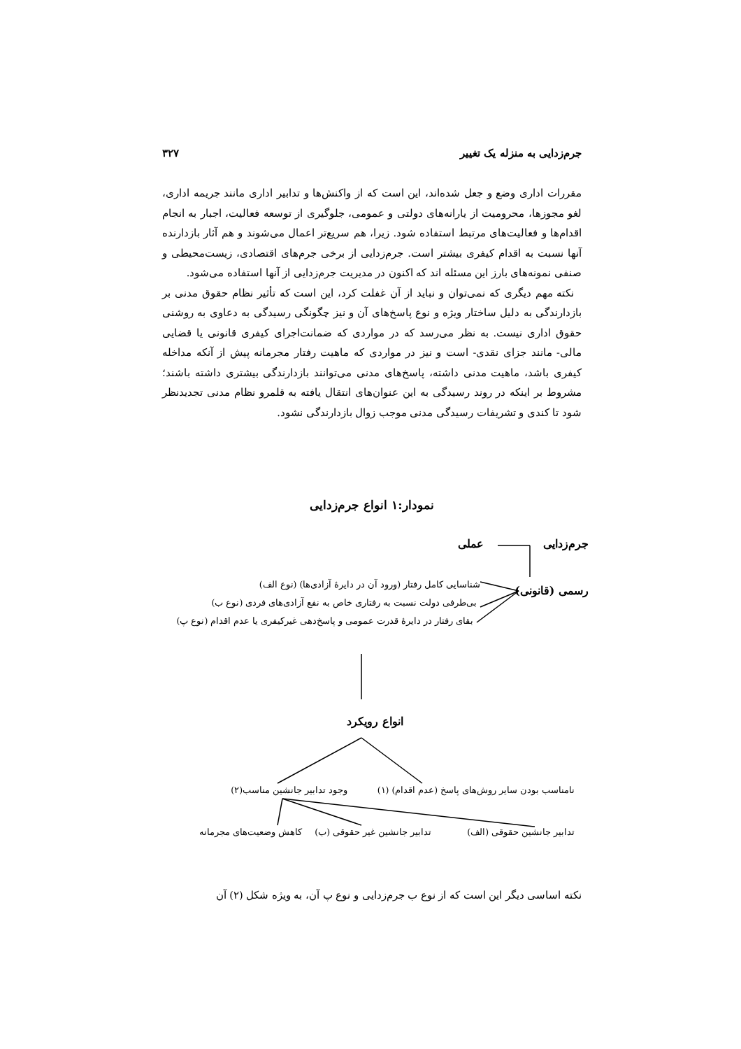جرم‌زدایی به منزله یک تغییر ۳۲۷
مقررات اداری وضع و جعل شده‌اند، این است که از واکنش‌ها و تدابیر اداری مانند جریمه اداری، لغو مجوزها، محرومیت از یارانه‌های دولتی و عمومی، جلوگیری از توسعه فعالیت، اجبار به انجام اقدام‌ها و فعالیت‌های مرتبط استفاده شود. زیرا، هم سریع‌تر اعمال می‌شوند و هم آثار بازدارنده آنها نسبت به اقدام کیفری بیشتر است. جرم‌زدایی از برخی جرم‌های اقتصادی، زیست‌محیطی و صنفی نمونه‌های بارز این مسئله اند که اکنون در مدیریت جرم‌زدایی از آنها استفاده می‌شود.
نکته مهم دیگری که نمی‌توان و نباید از آن غفلت کرد، این است که تأثیر نظام حقوق مدنی بر بازدارندگی به دلیل ساختار ویژه و نوع پاسخ‌های آن و نیز چگونگی رسیدگی به دعاوی به روشنی حقوق اداری نیست. به نظر می‌رسد که در مواردی که ضمانت‌اجرای کیفری قانونی یا قضایی مالی- مانند جزای نقدی- است و نیز در مواردی که ماهیت رفتار مجرمانه پیش از آنکه مداخله کیفری باشد، ماهیت مدنی داشته، پاسخ‌های مدنی می‌توانند بازدارندگی بیشتری داشته باشند؛ مشروط بر اینکه در روند رسیدگی به این عنوان‌های انتقال یافته به قلمرو نظام مدنی تجدیدنظر شود تا کندی و تشریفات رسیدگی مدنی موجب زوال بازدارندگی نشود.
نمودار:۱ انواع جرم‌زدایی
جرم‌زدایی عملی
رسمی (قانونی) شناسایی کامل رفتار (ورود آن در دایرهٔ آزادی‌ها) (نوع الف)
بی‌طرفی دولت نسبت به رفتاری خاص به نفع آزادی‌های فردی (نوع ب)
بقای رفتار در دایرهٔ قدرت عمومی و پاسخ‌دهی غیرکیفری یا عدم اقدام (نوع پ)
انواع رویکرد
نامناسب بودن سایر روش‌های پاسخ (عدم اقدام) (۱) وجود تدابیر جانشین مناسب(۲)
تدابیر جانشین حقوقی (الف) تدابیر جانشین غیر حقوقی (ب) کاهش وضعیت‌های مجرمانه
نکته اساسی دیگر این است که از نوع ب جرم‌زدایی و نوع پ آن، به ویژه شکل (۲) آن